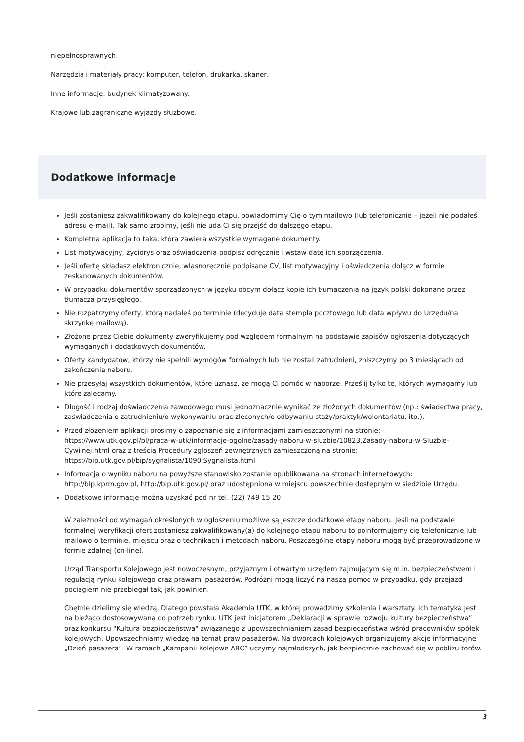niepełnosprawnych.
Narzędzia i materiały pracy: komputer, telefon, drukarka, skaner.
Inne informacje: budynek klimatyzowany.
Krajowe lub zagraniczne wyjazdy służbowe.
Dodatkowe informacje
Jeśli zostaniesz zakwalifikowany do kolejnego etapu, powiadomimy Cię o tym mailowo (lub telefonicznie – jeżeli nie podałeś adresu e-mail). Tak samo zrobimy, jeśli nie uda Ci się przejść do dalszego etapu.
Kompletna aplikacja to taka, która zawiera wszystkie wymagane dokumenty.
List motywacyjny, życiorys oraz oświadczenia podpisz odręcznie i wstaw datę ich sporządzenia.
Jeśli ofertę składasz elektronicznie, własnoręcznie podpisane CV, list motywacyjny i oświadczenia dołącz w formie zeskanowanych dokumentów.
W przypadku dokumentów sporządzonych w języku obcym dołącz kopie ich tłumaczenia na język polski dokonane przez tłumacza przysięgłego.
Nie rozpatrzymy oferty, którą nadałeś po terminie (decyduje data stempla pocztowego lub data wpływu do Urzędu/na skrzynkę mailową).
Złożone przez Ciebie dokumenty zweryfikujemy pod względem formalnym na podstawie zapisów ogłoszenia dotyczących wymaganych i dodatkowych dokumentów.
Oferty kandydatów, którzy nie spełnili wymogów formalnych lub nie zostali zatrudnieni, zniszczymy po 3 miesiącach od zakończenia naboru.
Nie przesyłaj wszystkich dokumentów, które uznasz, że mogą Ci pomóc w naborze. Prześlij tylko te, których wymagamy lub które zalecamy.
Długość i rodzaj doświadczenia zawodowego musi jednoznacznie wynikać ze złożonych dokumentów (np.: świadectwa pracy, zaświadczenia o zatrudnieniu/o wykonywaniu prac zleconych/o odbywaniu staży/praktyk/wolontariatu, itp.).
Przed złożeniem aplikacji prosimy o zapoznanie się z informacjami zamieszczonymi na stronie: https://www.utk.gov.pl/pl/praca-w-utk/informacje-ogolne/zasady-naboru-w-sluzbie/10823,Zasady-naboru-w-Sluzbie-Cywilnej.html oraz z treścią Procedury zgłoszeń zewnętrznych zamieszczoną na stronie: https://bip.utk.gov.pl/bip/sygnalista/1090,Sygnalista.html
Informacja o wyniku naboru na powyższe stanowisko zostanie opublikowana na stronach internetowych: http://bip.kprm.gov.pl, http://bip.utk.gov.pl/ oraz udostępniona w miejscu powszechnie dostępnym w siedzibie Urzędu.
Dodatkowe informacje można uzyskać pod nr tel. (22) 749 15 20.
W zależności od wymagań określonych w ogłoszeniu możliwe są jeszcze dodatkowe etapy naboru. Jeśli na podstawie formalnej weryfikacji ofert zostaniesz zakwalifikowany(a) do kolejnego etapu naboru to poinformujemy cię telefonicznie lub mailowo o terminie, miejscu oraz o technikach i metodach naboru. Poszczególne etapy naboru mogą być przeprowadzone w formie zdalnej (on-line).
Urząd Transportu Kolejowego jest nowoczesnym, przyjaznym i otwartym urzędem zajmującym się m.in. bezpieczeństwem i regulacją rynku kolejowego oraz prawami pasażerów. Podróżni mogą liczyć na naszą pomoc w przypadku, gdy przejazd pociągiem nie przebiegał tak, jak powinien.
Chętnie dzielimy się wiedzą. Dlatego powstała Akademia UTK, w której prowadzimy szkolenia i warsztaty. Ich tematyka jest na bieżąco dostosowywana do potrzeb rynku. UTK jest inicjatorem „Deklaracji w sprawie rozwoju kultury bezpieczeństwa” oraz konkursu "Kultura bezpieczeństwa" związanego z upowszechnianiem zasad bezpieczeństwa wśród pracowników spółek kolejowych. Upowszechniamy wiedzę na temat praw pasażerów. Na dworcach kolejowych organizujemy akcje informacyjne „Dzień pasażera”. W ramach „Kampanii Kolejowe ABC” uczymy najmłodszych, jak bezpiecznie zachować się w pobliżu torów.
3